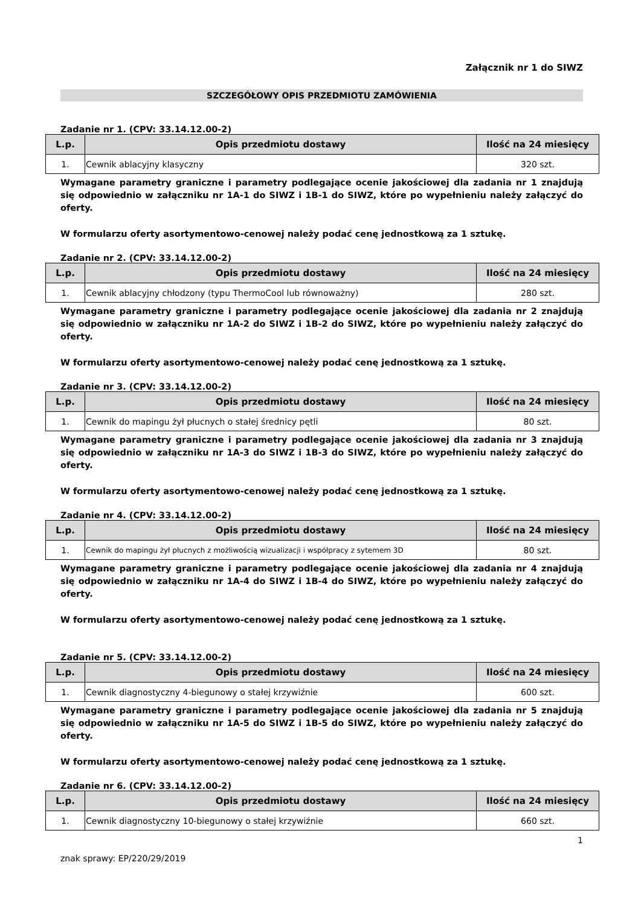Załącznik nr 1 do SIWZ
SZCZEGÓŁOWY OPIS PRZEDMIOTU ZAMÓWIENIA
Zadanie nr 1. (CPV: 33.14.12.00-2)
| L.p. | Opis przedmiotu dostawy | Ilość na 24 miesięcy |
| --- | --- | --- |
| 1. | Cewnik ablacyjny klasyczny | 320 szt. |
Wymagane parametry graniczne i parametry podlegające ocenie jakościowej dla zadania nr 1 znajdują się odpowiednio w załączniku nr 1A-1 do SIWZ i 1B-1 do SIWZ, które po wypełnieniu należy załączyć do oferty.
W formularzu oferty asortymentowo-cenowej należy podać cenę jednostkową za 1 sztukę.
Zadanie nr 2. (CPV: 33.14.12.00-2)
| L.p. | Opis przedmiotu dostawy | Ilość na 24 miesięcy |
| --- | --- | --- |
| 1. | Cewnik ablacyjny chłodzony (typu ThermoCool lub równoważny) | 280 szt. |
Wymagane parametry graniczne i parametry podlegające ocenie jakościowej dla zadania nr 2 znajdują się odpowiednio w załączniku nr 1A-2 do SIWZ i 1B-2 do SIWZ, które po wypełnieniu należy załączyć do oferty.
W formularzu oferty asortymentowo-cenowej należy podać cenę jednostkową za 1 sztukę.
Zadanie nr 3. (CPV: 33.14.12.00-2)
| L.p. | Opis przedmiotu dostawy | Ilość na 24 miesięcy |
| --- | --- | --- |
| 1. | Cewnik do mapingu żył płucnych o stałej średnicy pętli | 80 szt. |
Wymagane parametry graniczne i parametry podlegające ocenie jakościowej dla zadania nr 3 znajdują się odpowiednio w załączniku nr 1A-3 do SIWZ i 1B-3 do SIWZ, które po wypełnieniu należy załączyć do oferty.
W formularzu oferty asortymentowo-cenowej należy podać cenę jednostkową za 1 sztukę.
Zadanie nr 4. (CPV: 33.14.12.00-2)
| L.p. | Opis przedmiotu dostawy | Ilość na 24 miesięcy |
| --- | --- | --- |
| 1. | Cewnik do mapingu żył płucnych z możliwością wizualizacji i współpracy z sytemem 3D | 80 szt. |
Wymagane parametry graniczne i parametry podlegające ocenie jakościowej dla zadania nr 4 znajdują się odpowiednio w załączniku nr 1A-4 do SIWZ i 1B-4 do SIWZ, które po wypełnieniu należy załączyć do oferty.
W formularzu oferty asortymentowo-cenowej należy podać cenę jednostkową za 1 sztukę.
Zadanie nr 5. (CPV: 33.14.12.00-2)
| L.p. | Opis przedmiotu dostawy | Ilość na 24 miesięcy |
| --- | --- | --- |
| 1. | Cewnik diagnostyczny 4-biegunowy o stałej krzywiźnie | 600 szt. |
Wymagane parametry graniczne i parametry podlegające ocenie jakościowej dla zadania nr 5 znajdują się odpowiednio w załączniku nr 1A-5 do SIWZ i 1B-5 do SIWZ, które po wypełnieniu należy załączyć do oferty.
W formularzu oferty asortymentowo-cenowej należy podać cenę jednostkową za 1 sztukę.
Zadanie nr 6. (CPV: 33.14.12.00-2)
| L.p. | Opis przedmiotu dostawy | Ilość na 24 miesięcy |
| --- | --- | --- |
| 1. | Cewnik diagnostyczny 10-biegunowy o stałej krzywiźnie | 660 szt. |
1
znak sprawy: EP/220/29/2019